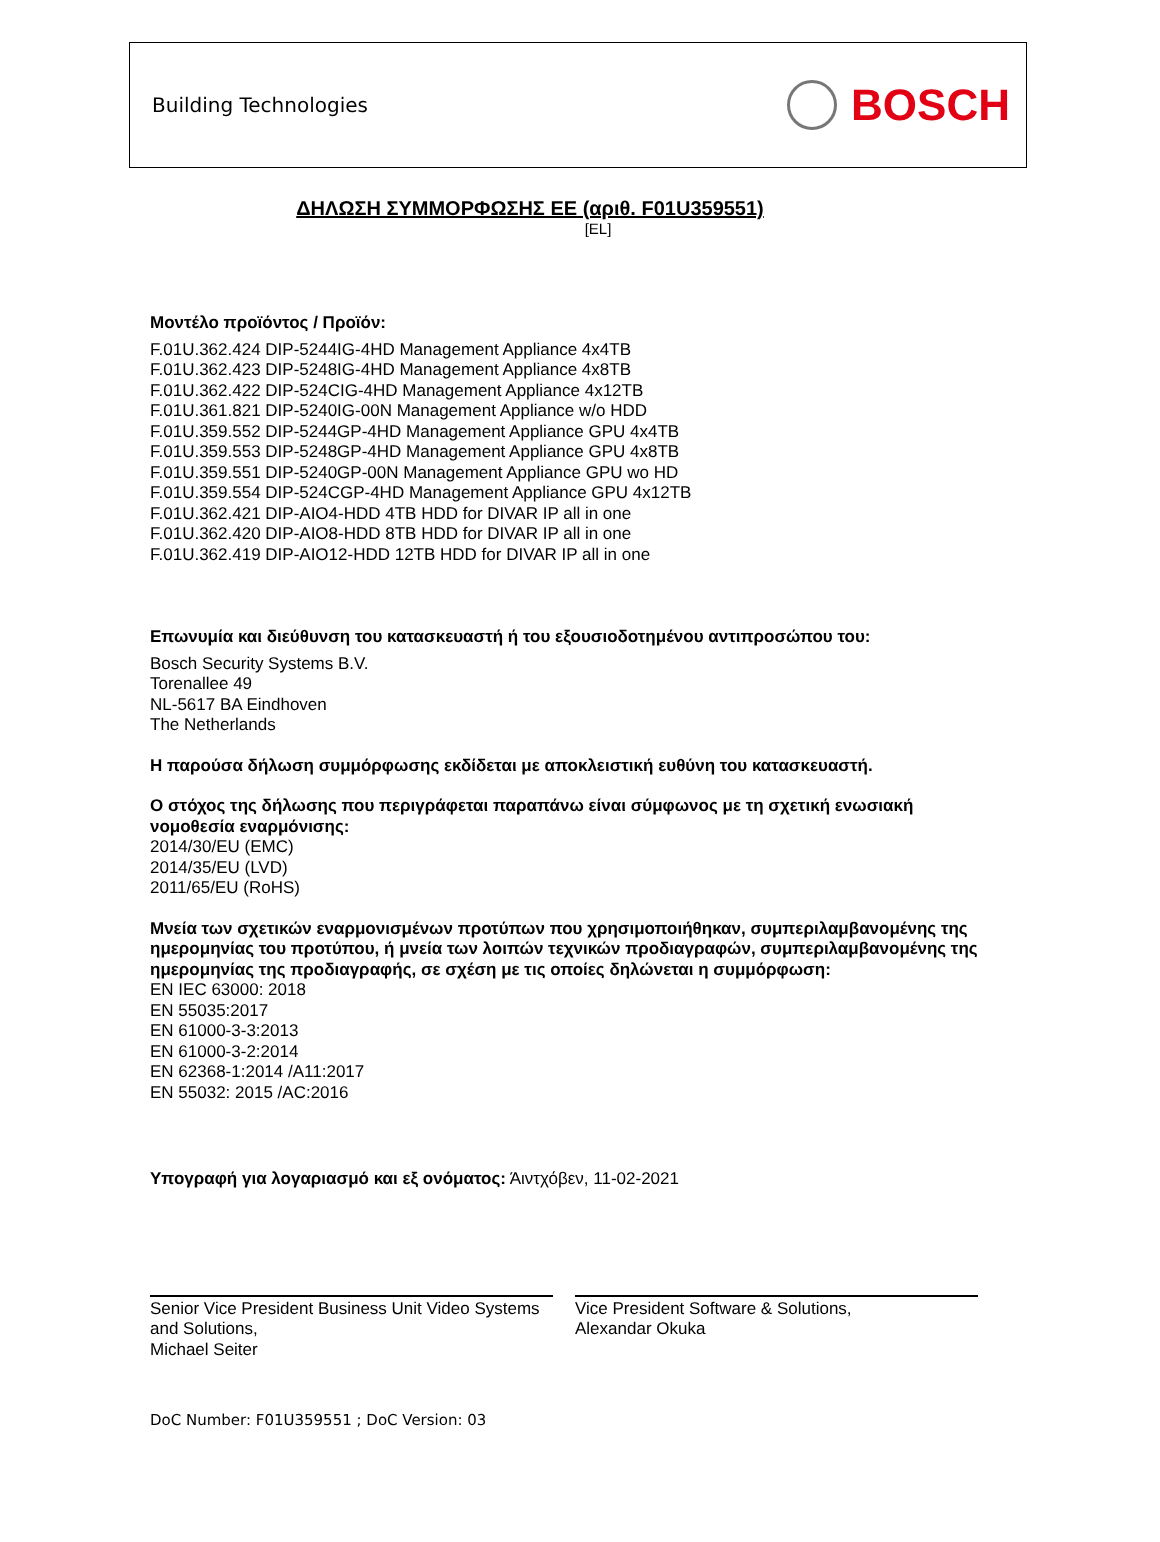Building Technologies
BOSCH
ΔΗΛΩΣΗ ΣΥΜΜΟΡΦΩΣΗΣ ΕΕ (αριθ. F01U359551)
[EL]
Μοντέλο προϊόντος / Προϊόν:
F.01U.362.424 DIP-5244IG-4HD Management Appliance 4x4TB
F.01U.362.423 DIP-5248IG-4HD Management Appliance 4x8TB
F.01U.362.422 DIP-524CIG-4HD Management Appliance 4x12TB
F.01U.361.821 DIP-5240IG-00N Management Appliance w/o HDD
F.01U.359.552 DIP-5244GP-4HD Management Appliance GPU 4x4TB
F.01U.359.553 DIP-5248GP-4HD Management Appliance GPU 4x8TB
F.01U.359.551 DIP-5240GP-00N Management Appliance GPU wo HD
F.01U.359.554 DIP-524CGP-4HD Management Appliance GPU 4x12TB
F.01U.362.421 DIP-AIO4-HDD 4TB HDD for DIVAR IP all in one
F.01U.362.420 DIP-AIO8-HDD 8TB HDD for DIVAR IP all in one
F.01U.362.419 DIP-AIO12-HDD 12TB HDD for DIVAR IP all in one
Επωνυμία και διεύθυνση του κατασκευαστή ή του εξουσιοδοτημένου αντιπροσώπου του:
Bosch Security Systems B.V.
Torenallee 49
NL-5617 BA Eindhoven
The Netherlands
Η παρούσα δήλωση συμμόρφωσης εκδίδεται με αποκλειστική ευθύνη του κατασκευαστή.
Ο στόχος της δήλωσης που περιγράφεται παραπάνω είναι σύμφωνος με τη σχετική ενωσιακή νομοθεσία εναρμόνισης:
2014/30/EU (EMC)
2014/35/EU (LVD)
2011/65/EU (RoHS)
Μνεία των σχετικών εναρμονισμένων προτύπων που χρησιμοποιήθηκαν, συμπεριλαμβανομένης της ημερομηνίας του προτύπου, ή μνεία των λοιπών τεχνικών προδιαγραφών, συμπεριλαμβανομένης της ημερομηνίας της προδιαγραφής, σε σχέση με τις οποίες δηλώνεται η συμμόρφωση:
EN IEC 63000: 2018
EN 55035:2017
EN 61000-3-3:2013
EN 61000-3-2:2014
EN 62368-1:2014 /A11:2017
EN 55032: 2015 /AC:2016
Υπογραφή για λογαριασμό και εξ ονόματος: Άιντχόβεν, 11-02-2021
Senior Vice President Business Unit Video Systems and Solutions,
Michael Seiter
Vice President Software & Solutions,
Alexandar Okuka
DoC Number: F01U359551 ; DoC Version: 03